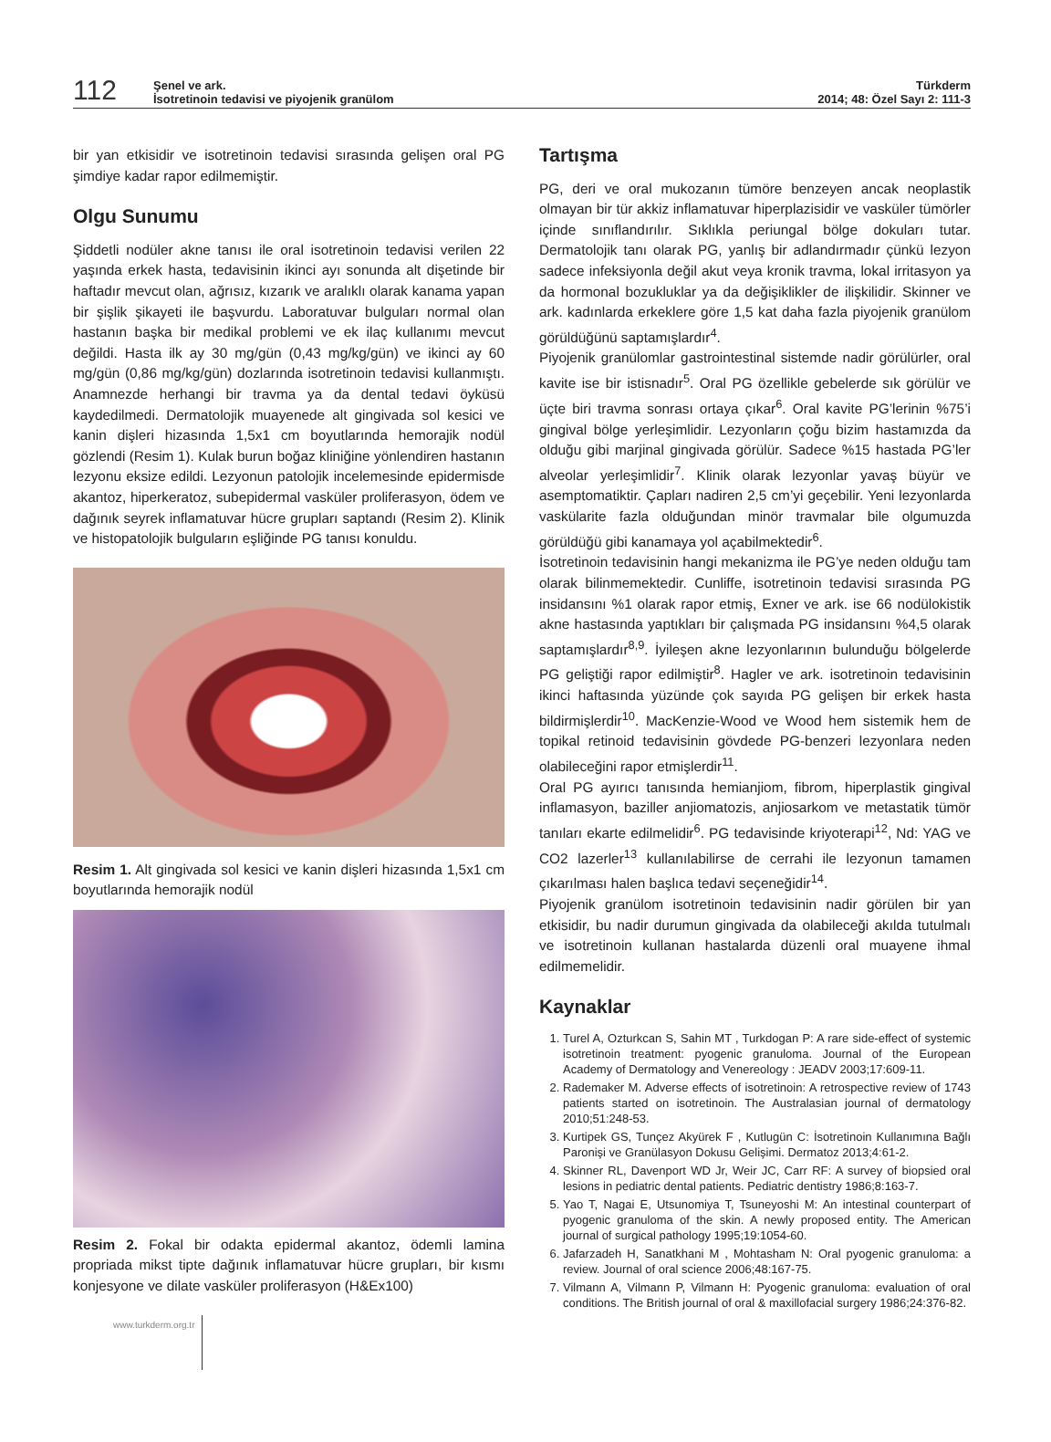112
Şenel ve ark.
İsotretinoin tedavisi ve piyojenik granülom
Türkderm
2014; 48: Özel Sayı 2: 111-3
bir yan etkisidir ve isotretinoin tedavisi sırasında gelişen oral PG şimdiye kadar rapor edilmemiştir.
Olgu Sunumu
Şiddetli nodüler akne tanısı ile oral isotretinoin tedavisi verilen 22 yaşında erkek hasta, tedavisinin ikinci ayı sonunda alt dişetinde bir haftadır mevcut olan, ağrısız, kızarık ve aralıklı olarak kanama yapan bir şişlik şikayeti ile başvurdu. Laboratuvar bulguları normal olan hastanın başka bir medikal problemi ve ek ilaç kullanımı mevcut değildi. Hasta ilk ay 30 mg/gün (0,43 mg/kg/gün) ve ikinci ay 60 mg/gün (0,86 mg/kg/gün) dozlarında isotretinoin tedavisi kullanmıştı. Anamnezde herhangi bir travma ya da dental tedavi öyküsü kaydedilmedi. Dermatolojik muayenede alt gingivada sol kesici ve kanin dişleri hizasında 1,5x1 cm boyutlarında hemorajik nodül gözlendi (Resim 1). Kulak burun boğaz kliniğine yönlendiren hastanın lezyonu eksize edildi. Lezyonun patolojik incelemesinde epidermisde akantoz, hiperkeratoz, subepidermal vasküler proliferasyon, ödem ve dağınık seyrek inflamatuvar hücre grupları saptandı (Resim 2). Klinik ve histopatolojik bulguların eşliğinde PG tanısı konuldu.
Resim 1. Alt gingivada sol kesici ve kanin dişleri hizasında 1,5x1 cm boyutlarında hemorajik nodül
Resim 2. Fokal bir odakta epidermal akantoz, ödemli lamina propriada mikst tipte dağınık inflamatuvar hücre grupları, bir kısmı konjesyone ve dilate vasküler proliferasyon (H&Ex100)
www.turkderm.org.tr
Tartışma
PG, deri ve oral mukozanın tümöre benzeyen ancak neoplastik olmayan bir tür akkiz inflamatuvar hiperplazisidir ve vasküler tümörler içinde sınıflandırılır. Sıklıkla periungal bölge dokuları tutar. Dermatolojik tanı olarak PG, yanlış bir adlandırmadır çünkü lezyon sadece infeksiyonla değil akut veya kronik travma, lokal irritasyon ya da hormonal bozukluklar ya da değişiklikler de ilişkilidir. Skinner ve ark. kadınlarda erkeklere göre 1,5 kat daha fazla piyojenik granülom görüldüğünü saptamışlardır<sup>4</sup>.
Piyojenik granülomlar gastrointestinal sistemde nadir görülürler, oral kavite ise bir istisnadır<sup>5</sup>. Oral PG özellikle gebelerde sık görülür ve üçte biri travma sonrası ortaya çıkar<sup>6</sup>. Oral kavite PG’lerinin %75’i gingival bölge yerleşimlidir. Lezyonların çoğu bizim hastamızda da olduğu gibi marjinal gingivada görülür. Sadece %15 hastada PG’ler alveolar yerleşimlidir<sup>7</sup>. Klinik olarak lezyonlar yavaş büyür ve asemptomatiktir. Çapları nadiren 2,5 cm’yi geçebilir. Yeni lezyonlarda vaskülarite fazla olduğundan minör travmalar bile olgumuzda görüldüğü gibi kanamaya yol açabilmektedir<sup>6</sup>.
İsotretinoin tedavisinin hangi mekanizma ile PG’ye neden olduğu tam olarak bilinmemektedir. Cunliffe, isotretinoin tedavisi sırasında PG insidansını %1 olarak rapor etmiş, Exner ve ark. ise 66 nodülokistik akne hastasında yaptıkları bir çalışmada PG insidansını %4,5 olarak saptamışlardır<sup>8,9</sup>. İyileşen akne lezyonlarının bulunduğu bölgelerde PG geliştiği rapor edilmiştir<sup>8</sup>. Hagler ve ark. isotretinoin tedavisinin ikinci haftasında yüzünde çok sayıda PG gelişen bir erkek hasta bildirmişlerdir<sup>10</sup>. MacKenzie-Wood ve Wood hem sistemik hem de topikal retinoid tedavisinin gövdede PG-benzeri lezyonlara neden olabileceğini rapor etmişlerdir<sup>11</sup>.
Oral PG ayırıcı tanısında hemianjiom, fibrom, hiperplastik gingival inflamasyon, baziller anjiomatozis, anjiosarkom ve metastatik tümör tanıları ekarte edilmelidir<sup>6</sup>. PG tedavisinde kriyoterapi<sup>12</sup>, Nd: YAG ve CO2 lazerler<sup>13</sup> kullanılabilirse de cerrahi ile lezyonun tamamen çıkarılması halen başlıca tedavi seçeneğidir<sup>14</sup>.
Piyojenik granülom isotretinoin tedavisinin nadir görülen bir yan etkisidir, bu nadir durumun gingivada da olabileceği akılda tutulmalı ve isotretinoin kullanan hastalarda düzenli oral muayene ihmal edilmemelidir.
Kaynaklar
1. Turel A, Ozturkcan S, Sahin MT , Turkdogan P: A rare side-effect of systemic isotretinoin treatment: pyogenic granuloma. Journal of the European Academy of Dermatology and Venereology : JEADV 2003;17:609-11.
2. Rademaker M. Adverse effects of isotretinoin: A retrospective review of 1743 patients started on isotretinoin. The Australasian journal of dermatology 2010;51:248-53.
3. Kurtipek GS, Tunçez Akyürek F , Kutlugün C: İsotretinoin Kullanımına Bağlı Paronişi ve Granülasyon Dokusu Gelişimi. Dermatoz 2013;4:61-2.
4. Skinner RL, Davenport WD Jr, Weir JC, Carr RF: A survey of biopsied oral lesions in pediatric dental patients. Pediatric dentistry 1986;8:163-7.
5. Yao T, Nagai E, Utsunomiya T, Tsuneyoshi M: An intestinal counterpart of pyogenic granuloma of the skin. A newly proposed entity. The American journal of surgical pathology 1995;19:1054-60.
6. Jafarzadeh H, Sanatkhani M , Mohtasham N: Oral pyogenic granuloma: a review. Journal of oral science 2006;48:167-75.
7. Vilmann A, Vilmann P, Vilmann H: Pyogenic granuloma: evaluation of oral conditions. The British journal of oral & maxillofacial surgery 1986;24:376-82.